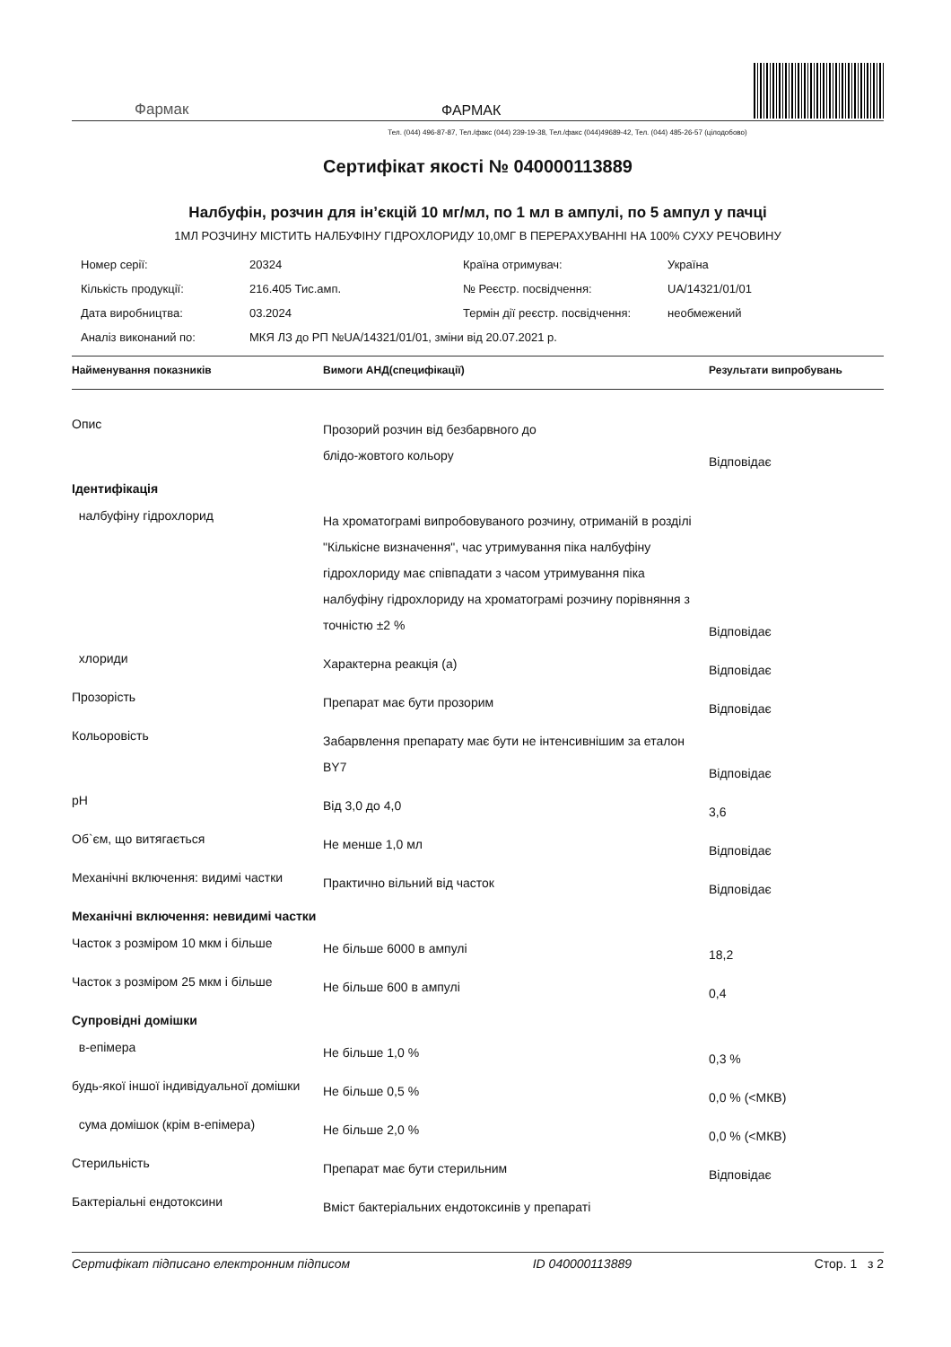Фармак ФАРМАК
Тел. (044) 496-87-87, Тел./факс (044) 239-19-38, Тел./факс (044)49689-42, Тел. (044) 485-26-57 (цілодобово)
Сертифікат якості № 040000113889
Налбуфін, розчин для ін’єкцій 10 мг/мл, по 1 мл в ампулі, по 5 ампул у пачці
1МЛ РОЗЧИНУ МІСТИТЬ НАЛБУФІНУ ГІДРОХЛОРИДУ 10,0МГ В ПЕРЕРАХУВАННІ НА 100% СУХУ РЕЧОВИНУ
| Номер серії: | 20324 | Країна отримувач: | Україна |
| Кількість продукції: | 216.405 Тис.амп. | № Реєстр. посвідчення: | UA/14321/01/01 |
| Дата виробництва: | 03.2024 | Термін дії реєстр. посвідчення: | необмежений |
| Аналіз виконаний по: | МКЯ ЛЗ до РП №UA/14321/01/01, зміни від 20.07.2021 р. | | |
| Найменування показників | Вимоги АНД(специфікації) | Результати випробувань |
| --- | --- | --- |
| Опис | Прозорий розчин від безбарвного до блідо-жовтого кольору | Відповідає |
| Ідентифікація | | |
| налбуфіну гідрохлорид | На хроматограмі випробовуваного розчину, отриманій в розділі "Кількісне визначення", час утримування піка налбуфіну гідрохлориду має співпадати з часом утримування піка налбуфіну гідрохлориду на хроматограмі розчину порівняння з точністю ±2 % | Відповідає |
| хлориди | Характерна реакція (а) | Відповідає |
| Прозорість | Препарат має бути прозорим | Відповідає |
| Кольоровість | Забарвлення препарату має бути не інтенсивнішим за еталон BY7 | Відповідає |
| pH | Від 3,0 до 4,0 | 3,6 |
| Об`єм, що витягається | Не менше 1,0 мл | Відповідає |
| Механічні включення: видимі частки | Практично вільний від часток | Відповідає |
| Механічні включення: невидимі частки | | |
| Часток з розміром 10 мкм і більше | Не більше 6000 в ампулі | 18,2 |
| Часток з розміром 25 мкм і більше | Не більше 600 в ампулі | 0,4 |
| Супровідні домішки | | |
| в-епімера | Не більше 1,0 % | 0,3 % |
| будь-якої іншої індивідуальної домішки | Не більше 0,5 % | 0,0 % (<МКВ) |
| сума домішок (крім в-епімера) | Не більше 2,0 % | 0,0 % (<МКВ) |
| Стерильність | Препарат має бути стерильним | Відповідає |
| Бактеріальні ендотоксини | Вміст бактеріальних ендотоксинів у препараті | |
Сертифікат підписано електронним підписом ID 040000113889 Стор. 1 з 2